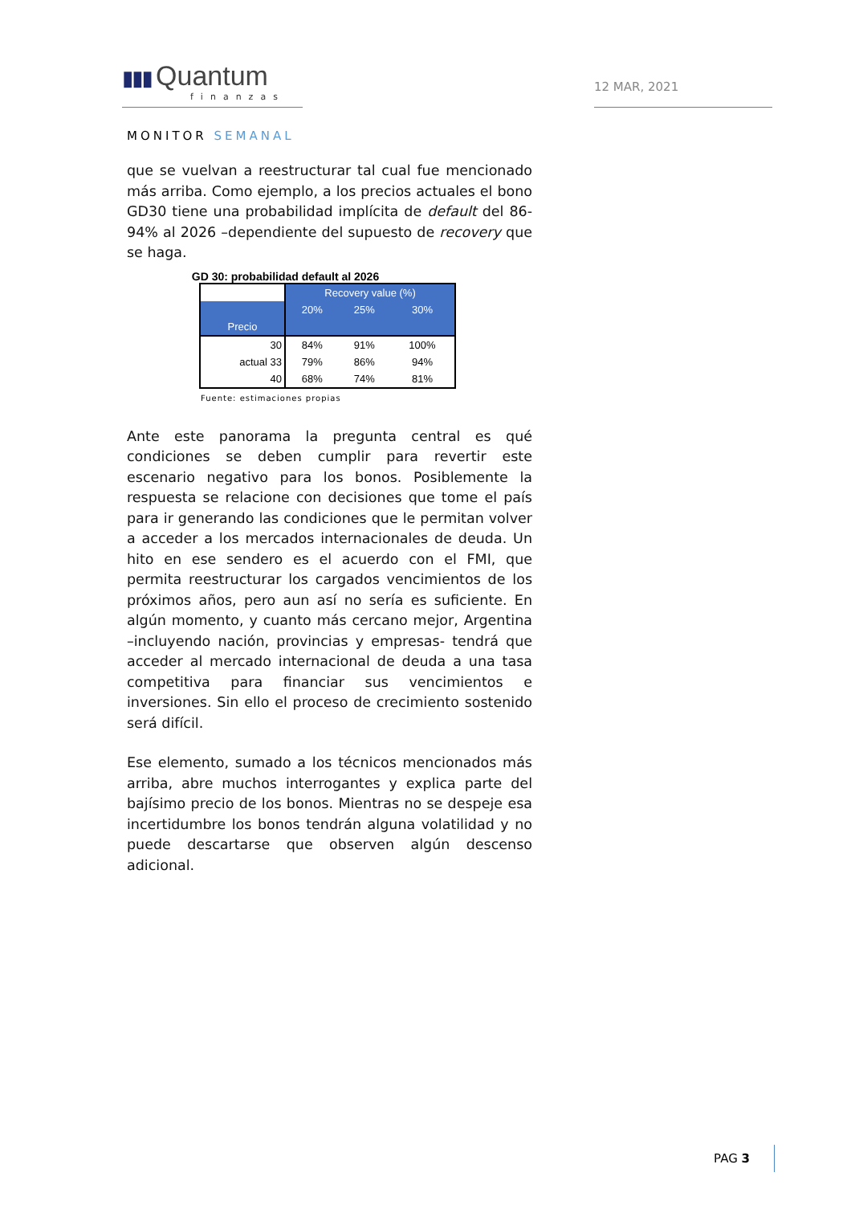▮▮▮ Quantum
finanzas
12 MAR, 2021
MONITOR SEMANAL
que se vuelvan a reestructurar tal cual fue mencionado más arriba. Como ejemplo, a los precios actuales el bono GD30 tiene una probabilidad implícita de default del 86-94% al 2026 –dependiente del supuesto de recovery que se haga.
GD 30: probabilidad default al 2026
| | Recovery value (%) | | |
| Precio | 20% | 25% | 30% |
| 30 | 84% | 91% | 100% |
| actual 33 | 79% | 86% | 94% |
| 40 | 68% | 74% | 81% |
Fuente: estimaciones propias
Ante este panorama la pregunta central es qué condiciones se deben cumplir para revertir este escenario negativo para los bonos. Posiblemente la respuesta se relacione con decisiones que tome el país para ir generando las condiciones que le permitan volver a acceder a los mercados internacionales de deuda. Un hito en ese sendero es el acuerdo con el FMI, que permita reestructurar los cargados vencimientos de los próximos años, pero aun así no sería es suficiente. En algún momento, y cuanto más cercano mejor, Argentina –incluyendo nación, provincias y empresas- tendrá que acceder al mercado internacional de deuda a una tasa competitiva para financiar sus vencimientos e inversiones. Sin ello el proceso de crecimiento sostenido será difícil.
Ese elemento, sumado a los técnicos mencionados más arriba, abre muchos interrogantes y explica parte del bajísimo precio de los bonos. Mientras no se despeje esa incertidumbre los bonos tendrán alguna volatilidad y no puede descartarse que observen algún descenso adicional.
PAG 3